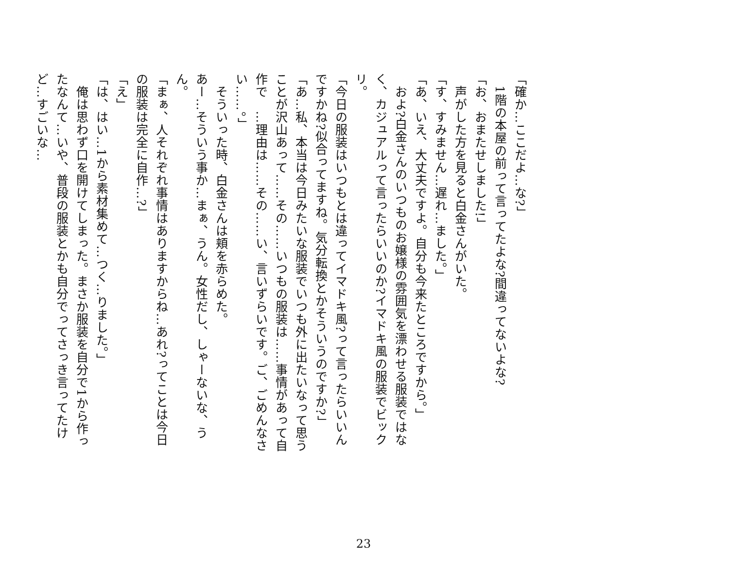「確か…ここだよ…な?」
　1階の本屋の前って言ってたよな?間違ってないよな?
「お、おまたせしました!」
　声がした方を見ると白金さんがいた。
「す、すみません…遅れ…ました。」
「あ、いえ、大丈夫ですよ。自分も今来たところですから。」
　およ?白金さんのいつものお嬢様の雰囲気を漂わせる服装ではなく、カジュアルって言ったらいいのか?イマドキ風の服装でビックリ。
「今日の服装はいつもとは違ってイマドキ風?って言ったらいいんですかね?似合ってますね。気分転換とかそういうのですか?」
「あ…私、本当は今日みたいな服装でいつも外に出たいなって思うことが沢山あって……その……いつもの服装は……事情があって自作で　…理由は……その……い、言いずらいです。ご、ごめんなさい……。」
　そういった時、白金さんは頬を赤らめた。
あー…そういう事か…まぁ、うん。女性だし、しゃーないな、うん。
「まぁ、人それぞれ事情はありますからね…あれ?ってことは今日の服装は完全に自作…?」
「え」
「は、はい…1から素材集めて…つく…りました。」
　俺は思わず口を開けてしまった。まさか服装を自分で1から作ったなんて…いや、普段の服装とかも自分でってさっき言ってたけど…すごいな…
23